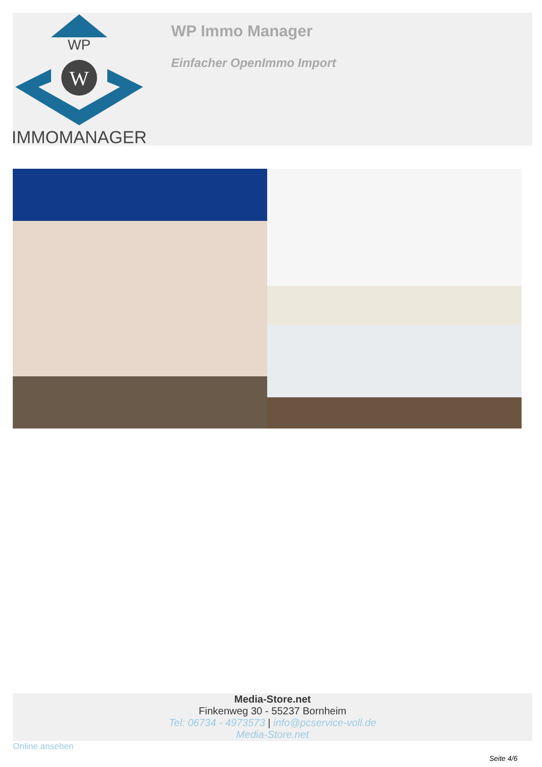WP
W
IMMOMANAGER
WP Immo Manager
Einfacher OpenImmo Import
Media-Store.net
Finkenweg 30 - 55237 Bornheim
Tel: 06734 - 4973573 | info@pcservice-voll.de
Media-Store.net
Online ansehen
Seite 4/6